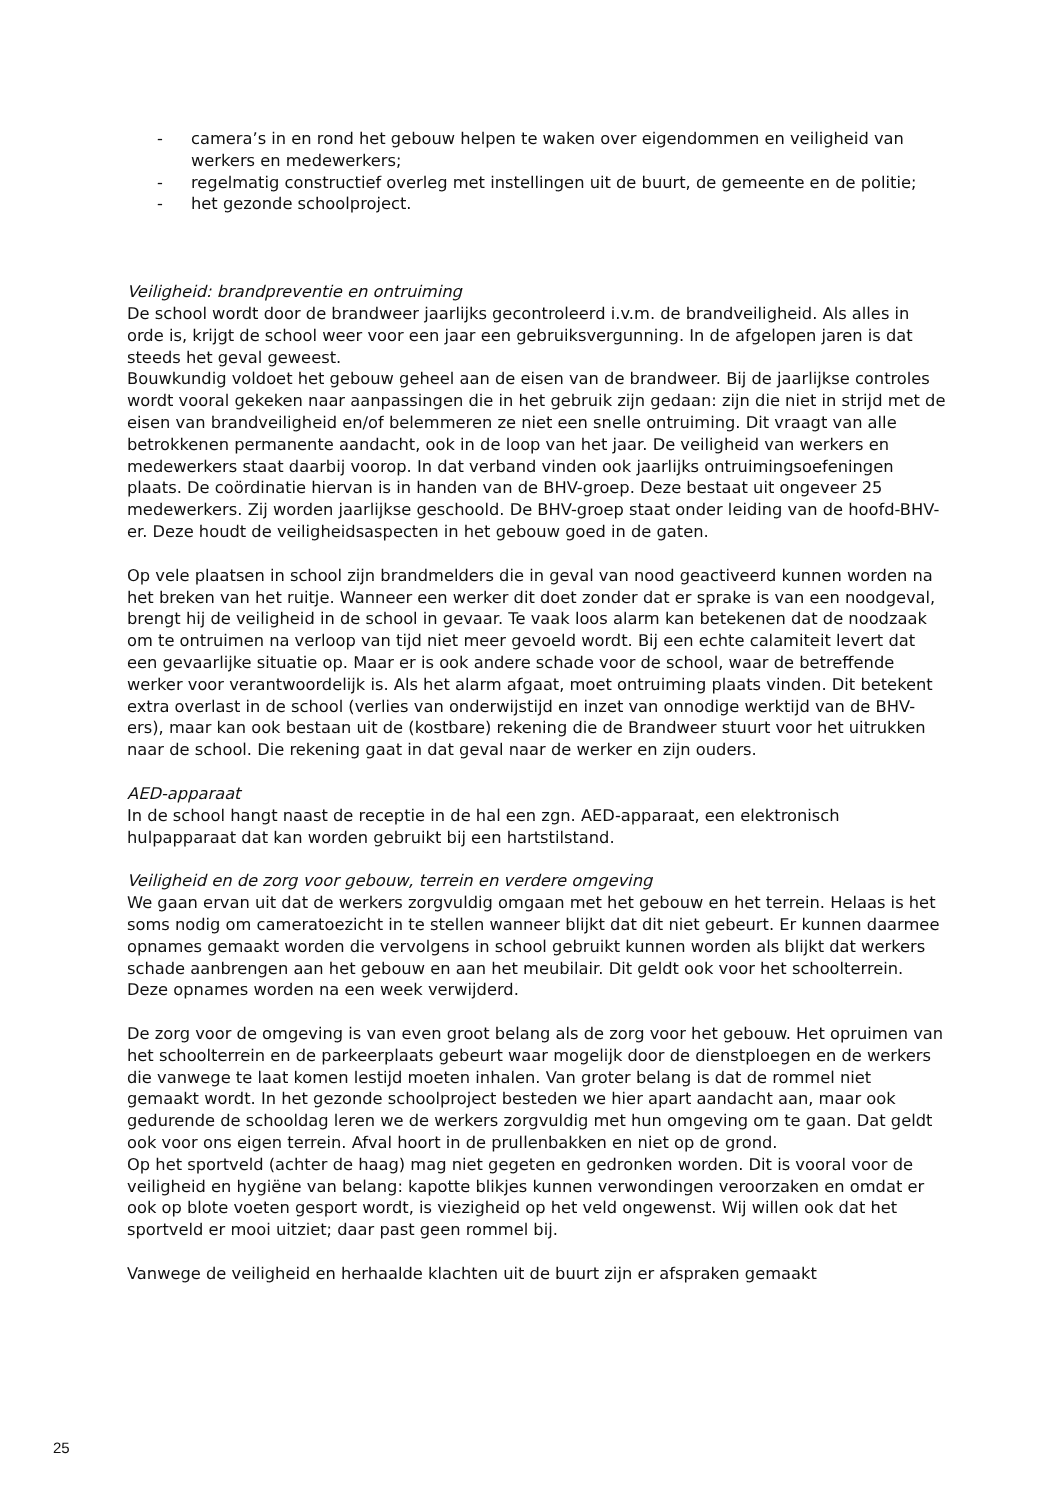- camera’s in en rond het gebouw helpen te waken over eigendommen en veiligheid van werkers en medewerkers;
- regelmatig constructief overleg met instellingen uit de buurt, de gemeente en de politie;
- het gezonde schoolproject.
Veiligheid: brandpreventie en ontruiming
De school wordt door de brandweer jaarlijks gecontroleerd i.v.m. de brandveiligheid. Als alles in orde is, krijgt de school weer voor een jaar een gebruiksvergunning. In de afgelopen jaren is dat steeds het geval geweest.
Bouwkundig voldoet het gebouw geheel aan de eisen van de brandweer. Bij de jaarlijkse controles wordt vooral gekeken naar aanpassingen die in het gebruik zijn gedaan: zijn die niet in strijd met de eisen van brandveiligheid en/of belemmeren ze niet een snelle ontruiming. Dit vraagt van alle betrokkenen permanente aandacht, ook in de loop van het jaar. De veiligheid van werkers en medewerkers staat daarbij voorop. In dat verband vinden ook jaarlijks ontruimingsoefeningen plaats. De coördinatie hiervan is in handen van de BHV-groep. Deze bestaat uit ongeveer 25 medewerkers. Zij worden jaarlijkse geschoold. De BHV-groep staat onder leiding van de hoofd-BHV-er. Deze houdt de veiligheidsaspecten in het gebouw goed in de gaten.
Op vele plaatsen in school zijn brandmelders die in geval van nood geactiveerd kunnen worden na het breken van het ruitje. Wanneer een werker dit doet zonder dat er sprake is van een noodgeval, brengt hij de veiligheid in de school in gevaar. Te vaak loos alarm kan betekenen dat de noodzaak om te ontruimen na verloop van tijd niet meer gevoeld wordt. Bij een echte calamiteit levert dat een gevaarlijke situatie op. Maar er is ook andere schade voor de school, waar de betreffende werker voor verantwoordelijk is. Als het alarm afgaat, moet ontruiming plaats vinden. Dit betekent extra overlast in de school (verlies van onderwijstijd en inzet van onnodige werktijd van de BHV-ers), maar kan ook bestaan uit de (kostbare) rekening die de Brandweer stuurt voor het uitrukken naar de school. Die rekening gaat in dat geval naar de werker en zijn ouders.
AED-apparaat
In de school hangt naast de receptie in de hal een zgn. AED-apparaat, een elektronisch hulpapparaat dat kan worden gebruikt bij een hartstilstand.
Veiligheid en de zorg voor gebouw, terrein en verdere omgeving
We gaan ervan uit dat de werkers zorgvuldig omgaan met het gebouw en het terrein. Helaas is het soms nodig om cameratoezicht in te stellen wanneer blijkt dat dit niet gebeurt. Er kunnen daarmee opnames gemaakt worden die vervolgens in school gebruikt kunnen worden als blijkt dat werkers schade aanbrengen aan het gebouw en aan het meubilair. Dit geldt ook voor het schoolterrein. Deze opnames worden na een week verwijderd.
De zorg voor de omgeving is van even groot belang als de zorg voor het gebouw. Het opruimen van het schoolterrein en de parkeerplaats gebeurt waar mogelijk door de dienstploegen en de werkers die vanwege te laat komen lestijd moeten inhalen. Van groter belang is dat de rommel niet gemaakt wordt. In het gezonde schoolproject besteden we hier apart aandacht aan, maar ook gedurende de schooldag leren we de werkers zorgvuldig met hun omgeving om te gaan. Dat geldt ook voor ons eigen terrein. Afval hoort in de prullenbakken en niet op de grond.
Op het sportveld (achter de haag) mag niet gegeten en gedronken worden. Dit is vooral voor de veiligheid en hygiëne van belang: kapotte blikjes kunnen verwondingen veroorzaken en omdat er ook op blote voeten gesport wordt, is viezigheid op het veld ongewenst. Wij willen ook dat het sportveld er mooi uitziet; daar past geen rommel bij.
Vanwege de veiligheid en herhaalde klachten uit de buurt zijn er afspraken gemaakt
25